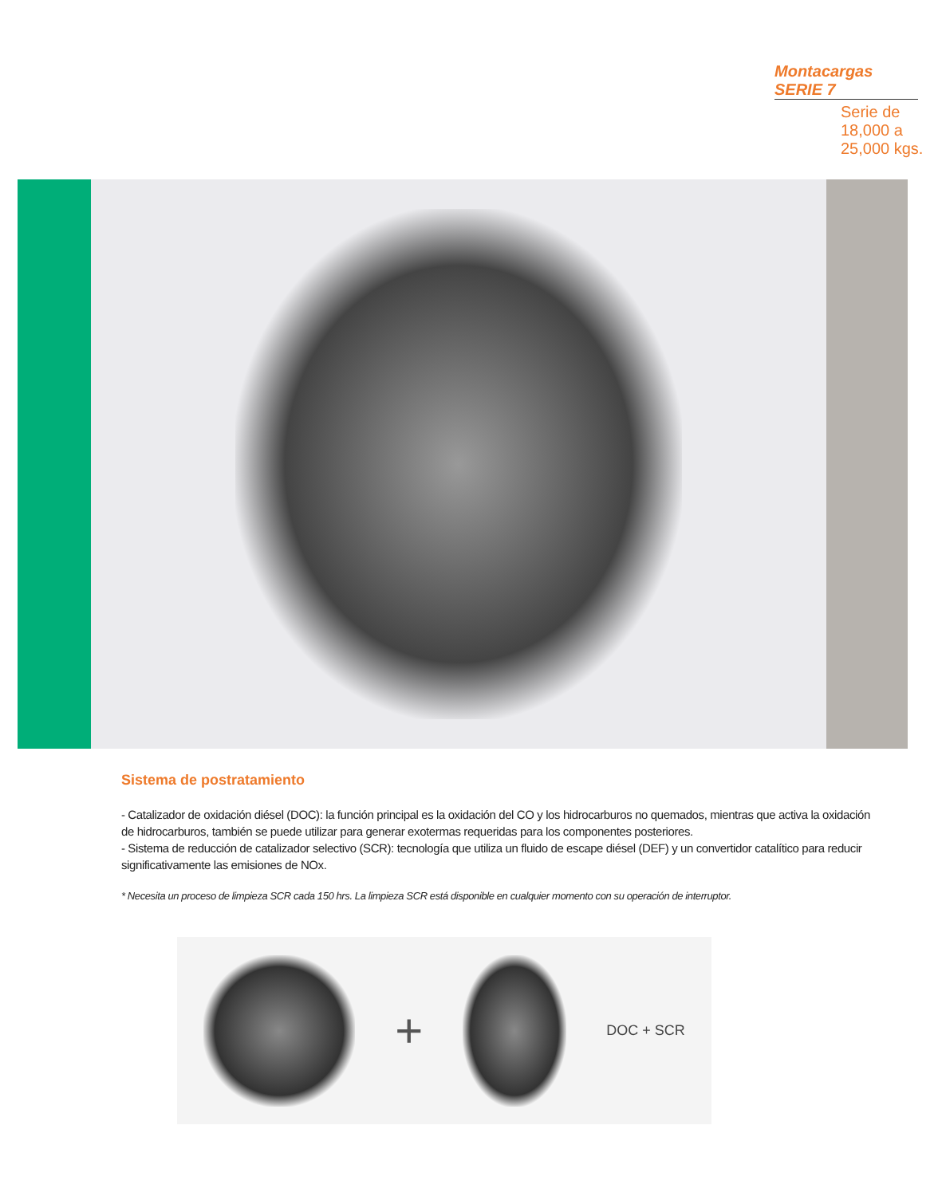Montacargas SERIE 7
Serie de 18,000 a 25,000 kgs.
Sistema de postratamiento
- Catalizador de oxidación diésel (DOC): la función principal es la oxidación del CO y los hidrocarburos no quemados, mientras que activa la oxidación de hidrocarburos, también se puede utilizar para generar exotermas requeridas para los componentes posteriores.
- Sistema de reducción de catalizador selectivo (SCR): tecnología que utiliza un fluido de escape diésel (DEF) y un convertidor catalítico para reducir significativamente las emisiones de NOx.
* Necesita un proceso de limpieza SCR cada 150 hrs. La limpieza SCR está disponible en cualquier momento con su operación de interruptor.
+
DOC + SCR